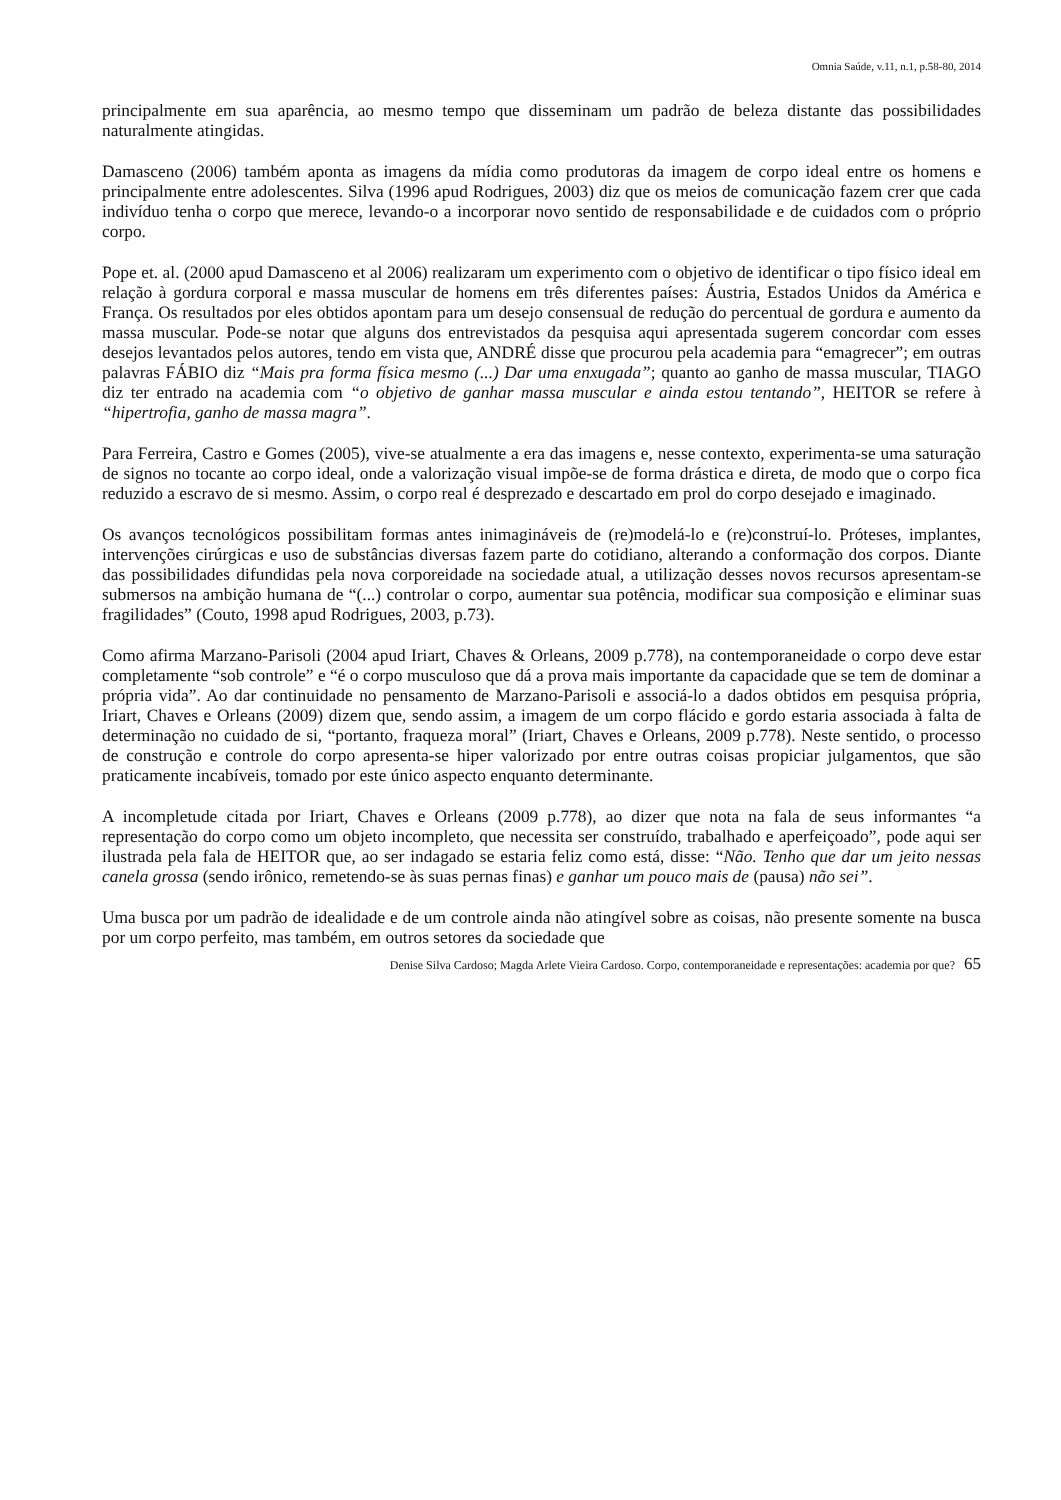Omnia Saúde, v.11, n.1, p.58-80, 2014
principalmente em sua aparência, ao mesmo tempo que disseminam um padrão de beleza distante das possibilidades naturalmente atingidas.
Damasceno (2006) também aponta as imagens da mídia como produtoras da imagem de corpo ideal entre os homens e principalmente entre adolescentes. Silva (1996 apud Rodrigues, 2003) diz que os meios de comunicação fazem crer que cada indivíduo tenha o corpo que merece, levando-o a incorporar novo sentido de responsabilidade e de cuidados com o próprio corpo.
Pope et. al. (2000 apud Damasceno et al 2006) realizaram um experimento com o objetivo de identificar o tipo físico ideal em relação à gordura corporal e massa muscular de homens em três diferentes países: Áustria, Estados Unidos da América e França. Os resultados por eles obtidos apontam para um desejo consensual de redução do percentual de gordura e aumento da massa muscular. Pode-se notar que alguns dos entrevistados da pesquisa aqui apresentada sugerem concordar com esses desejos levantados pelos autores, tendo em vista que, ANDRÉ disse que procurou pela academia para “emagrecer”; em outras palavras FÁBIO diz “Mais pra forma física mesmo (...) Dar uma enxugada”; quanto ao ganho de massa muscular, TIAGO diz ter entrado na academia com “o objetivo de ganhar massa muscular e ainda estou tentando”, HEITOR se refere à “hipertrofia, ganho de massa magra”.
Para Ferreira, Castro e Gomes (2005), vive-se atualmente a era das imagens e, nesse contexto, experimenta-se uma saturação de signos no tocante ao corpo ideal, onde a valorização visual impõe-se de forma drástica e direta, de modo que o corpo fica reduzido a escravo de si mesmo. Assim, o corpo real é desprezado e descartado em prol do corpo desejado e imaginado.
Os avanços tecnológicos possibilitam formas antes inimagináveis de (re)modelá-lo e (re)construí-lo. Próteses, implantes, intervenções cirúrgicas e uso de substâncias diversas fazem parte do cotidiano, alterando a conformação dos corpos. Diante das possibilidades difundidas pela nova corporeidade na sociedade atual, a utilização desses novos recursos apresentam-se submersos na ambição humana de “(...) controlar o corpo, aumentar sua potência, modificar sua composição e eliminar suas fragilidades” (Couto, 1998 apud Rodrigues, 2003, p.73).
Como afirma Marzano-Parisoli (2004 apud Iriart, Chaves & Orleans, 2009 p.778), na contemporaneidade o corpo deve estar completamente “sob controle” e “é o corpo musculoso que dá a prova mais importante da capacidade que se tem de dominar a própria vida”. Ao dar continuidade no pensamento de Marzano-Parisoli e associá-lo a dados obtidos em pesquisa própria, Iriart, Chaves e Orleans (2009) dizem que, sendo assim, a imagem de um corpo flácido e gordo estaria associada à falta de determinação no cuidado de si, “portanto, fraqueza moral” (Iriart, Chaves e Orleans, 2009 p.778). Neste sentido, o processo de construção e controle do corpo apresenta-se hiper valorizado por entre outras coisas propiciar julgamentos, que são praticamente incabíveis, tomado por este único aspecto enquanto determinante.
A incompletude citada por Iriart, Chaves e Orleans (2009 p.778), ao dizer que nota na fala de seus informantes “a representação do corpo como um objeto incompleto, que necessita ser construído, trabalhado e aperfeiçoado”, pode aqui ser ilustrada pela fala de HEITOR que, ao ser indagado se estaria feliz como está, disse: “Não. Tenho que dar um jeito nessas canela grossa (sendo irônico, remetendo-se às suas pernas finas) e ganhar um pouco mais de (pausa) não sei”.
Uma busca por um padrão de idealidade e de um controle ainda não atingível sobre as coisas, não presente somente na busca por um corpo perfeito, mas também, em outros setores da sociedade que
Denise Silva Cardoso; Magda Arlete Vieira Cardoso. Corpo, contemporaneidade e representações: academia por que? 65